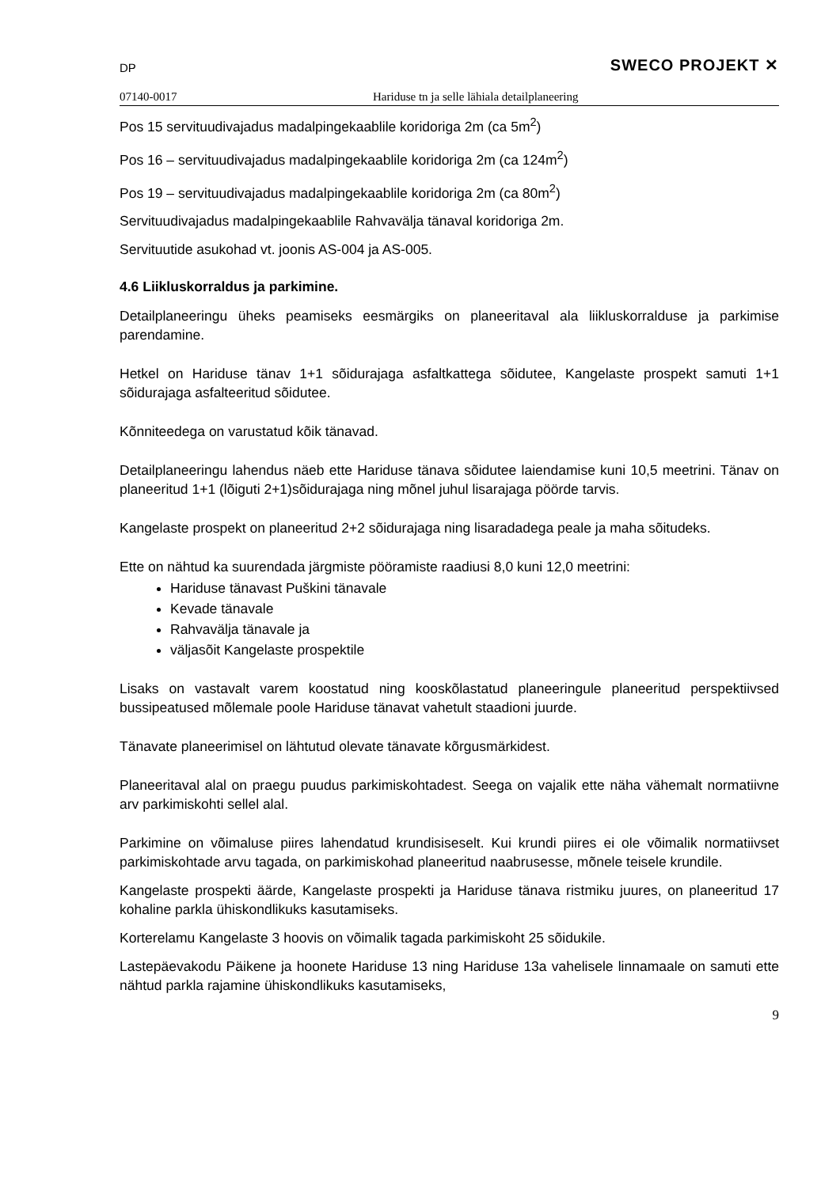DP SWECO PROJEKT ✕
07140-0017 Hariduse tn ja selle lähiala detailplaneering
Pos 15 servituudivajadus madalpingekaablile koridoriga 2m (ca 5m<sup>2</sup>)
Pos 16 – servituudivajadus madalpingekaablile koridoriga 2m (ca 124m<sup>2</sup>)
Pos 19 – servituudivajadus madalpingekaablile koridoriga 2m (ca 80m<sup>2</sup>)
Servituudivajadus madalpingekaablile Rahvavälja tänaval koridoriga 2m.
Servituutide asukohad vt. joonis AS-004 ja AS-005.
4.6 Liikluskorraldus ja parkimine.
Detailplaneeringu üheks peamiseks eesmärgiks on planeeritaval ala liikluskorralduse ja parkimise parendamine.
Hetkel on Hariduse tänav 1+1 sõidurajaga asfaltkattega sõidutee, Kangelaste prospekt samuti 1+1 sõidurajaga asfalteeritud sõidutee.
Kõnniteedega on varustatud kõik tänavad.
Detailplaneeringu lahendus näeb ette Hariduse tänava sõidutee laiendamise kuni 10,5 meetrini. Tänav on planeeritud 1+1 (lõiguti 2+1)sõidurajaga ning mõnel juhul lisarajaga pöörde tarvis.
Kangelaste prospekt on planeeritud 2+2 sõidurajaga ning lisaradadega peale ja maha sõitudeks.
Ette on nähtud ka suurendada järgmiste pööramiste raadiusi 8,0 kuni 12,0 meetrini:
Hariduse tänavast Puškini tänavale
Kevade tänavale
Rahvavälja tänavale ja
väljasõit Kangelaste prospektile
Lisaks on vastavalt varem koostatud ning kooskõlastatud planeeringule planeeritud perspektiivsed bussipeatused mõlemale poole Hariduse tänavat vahetult staadioni juurde.
Tänavate planeerimisel on lähtutud olevate tänavate kõrgusmärkidest.
Planeeritaval alal on praegu puudus parkimiskohtadest. Seega on vajalik ette näha vähemalt normatiivne arv parkimiskohti sellel alal.
Parkimine on võimaluse piires lahendatud krundisiseselt. Kui krundi piires ei ole võimalik normatiivset parkimiskohtade arvu tagada, on parkimiskohad planeeritud naabrusesse, mõnele teisele krundile.
Kangelaste prospekti äärde, Kangelaste prospekti ja Hariduse tänava ristmiku juures, on planeeritud 17 kohaline parkla ühiskondlikuks kasutamiseks.
Korterelamu Kangelaste 3 hoovis on võimalik tagada parkimiskoht 25 sõidukile.
Lastepäevakodu Päikene ja hoonete Hariduse 13 ning Hariduse 13a vahelisele linnamaale on samuti ette nähtud parkla rajamine ühiskondlikuks kasutamiseks,
9